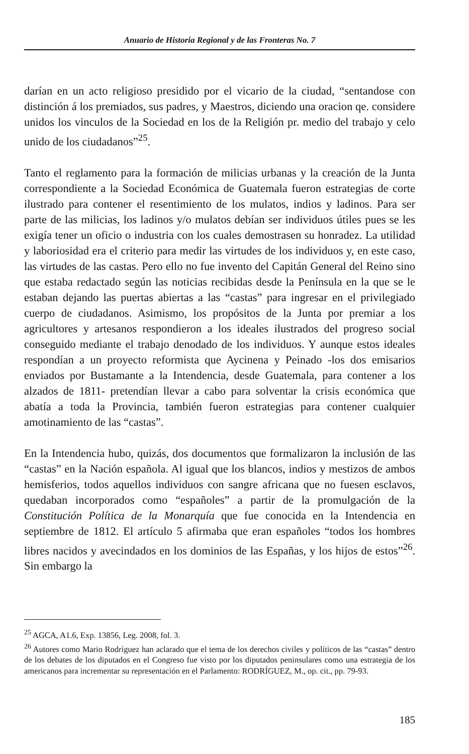Anuario de Historia Regional y de las Fronteras No. 7
darían en un acto religioso presidido por el vicario de la ciudad, “sentandose con distinción á los premiados, sus padres, y Maestros, diciendo una oracion qe. considere unidos los vinculos de la Sociedad en los de la Religión pr. medio del trabajo y celo unido de los ciudadanos”<sup>25</sup>.
Tanto el reglamento para la formación de milicias urbanas y la creación de la Junta correspondiente a la Sociedad Económica de Guatemala fueron estrategias de corte ilustrado para contener el resentimiento de los mulatos, indios y ladinos. Para ser parte de las milicias, los ladinos y/o mulatos debían ser individuos útiles pues se les exigía tener un oficio o industria con los cuales demostrasen su honradez. La utilidad y laboriosidad era el criterio para medir las virtudes de los individuos y, en este caso, las virtudes de las castas. Pero ello no fue invento del Capitán General del Reino sino que estaba redactado según las noticias recibidas desde la Península en la que se le estaban dejando las puertas abiertas a las “castas” para ingresar en el privilegiado cuerpo de ciudadanos. Asimismo, los propósitos de la Junta por premiar a los agricultores y artesanos respondieron a los ideales ilustrados del progreso social conseguido mediante el trabajo denodado de los individuos. Y aunque estos ideales respondían a un proyecto reformista que Aycinena y Peinado -los dos emisarios enviados por Bustamante a la Intendencia, desde Guatemala, para contener a los alzados de 1811- pretendían llevar a cabo para solventar la crisis económica que abatía a toda la Provincia, también fueron estrategias para contener cualquier amotinamiento de las “castas”.
En la Intendencia hubo, quizás, dos documentos que formalizaron la inclusión de las “castas” en la Nación española. Al igual que los blancos, indios y mestizos de ambos hemisferios, todos aquellos individuos con sangre africana que no fuesen esclavos, quedaban incorporados como “españoles” a partir de la promulgación de la Constitución Política de la Monarquía que fue conocida en la Intendencia en septiembre de 1812. El artículo 5 afirmaba que eran españoles “todos los hombres libres nacidos y avecindados en los dominios de las Españas, y los hijos de estos”<sup>26</sup>. Sin embargo la
<sup>25</sup> AGCA, A1.6, Exp. 13856, Leg. 2008, fol. 3.
<sup>26</sup> Autores como Mario Rodríguez han aclarado que el tema de los derechos civiles y políticos de las “castas” dentro de los debates de los diputados en el Congreso fue visto por los diputados peninsulares como una estrategia de los americanos para incrementar su representación en el Parlamento: RODRÍGUEZ, M., op. cit., pp. 79-93.
185